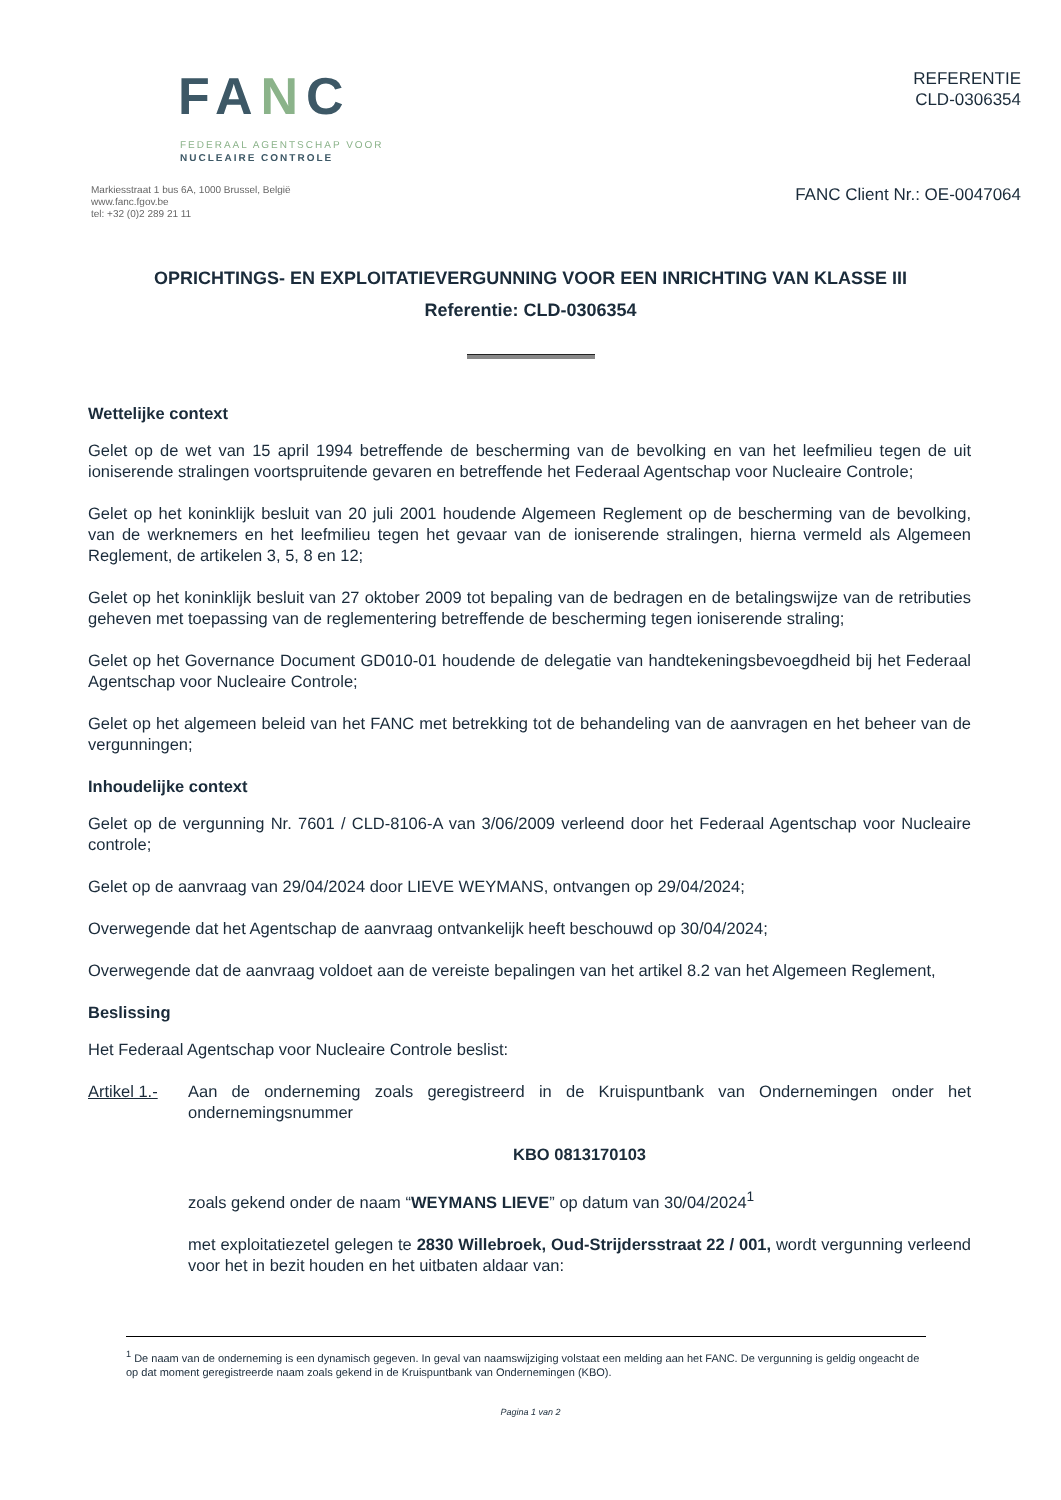FANC
FEDERAAL AGENTSCHAP VOOR
NUCLEAIRE CONTROLE
REFERENTIE
CLD-0306354
Markiesstraat 1 bus 6A, 1000 Brussel, België
www.fanc.fgov.be
tel: +32 (0)2 289 21 11
FANC Client Nr.: OE-0047064
OPRICHTINGS- EN EXPLOITATIEVERGUNNING VOOR EEN INRICHTING VAN KLASSE III
Referentie: CLD-0306354
Wettelijke context
Gelet op de wet van 15 april 1994 betreffende de bescherming van de bevolking en van het leefmilieu tegen de uit ioniserende stralingen voortspruitende gevaren en betreffende het Federaal Agentschap voor Nucleaire Controle;
Gelet op het koninklijk besluit van 20 juli 2001 houdende Algemeen Reglement op de bescherming van de bevolking, van de werknemers en het leefmilieu tegen het gevaar van de ioniserende stralingen, hierna vermeld als Algemeen Reglement, de artikelen 3, 5, 8 en 12;
Gelet op het koninklijk besluit van 27 oktober 2009 tot bepaling van de bedragen en de betalingswijze van de retributies geheven met toepassing van de reglementering betreffende de bescherming tegen ioniserende straling;
Gelet op het Governance Document GD010-01 houdende de delegatie van handtekeningsbevoegdheid bij het Federaal Agentschap voor Nucleaire Controle;
Gelet op het algemeen beleid van het FANC met betrekking tot de behandeling van de aanvragen en het beheer van de vergunningen;
Inhoudelijke context
Gelet op de vergunning Nr. 7601 / CLD-8106-A van 3/06/2009 verleend door het Federaal Agentschap voor Nucleaire controle;
Gelet op de aanvraag van 29/04/2024 door LIEVE WEYMANS, ontvangen op 29/04/2024;
Overwegende dat het Agentschap de aanvraag ontvankelijk heeft beschouwd op 30/04/2024;
Overwegende dat de aanvraag voldoet aan de vereiste bepalingen van het artikel 8.2 van het Algemeen Reglement,
Beslissing
Het Federaal Agentschap voor Nucleaire Controle beslist:
Artikel 1.-
Aan de onderneming zoals geregistreerd in de Kruispuntbank van Ondernemingen onder het ondernemingsnummer
KBO 0813170103
zoals gekend onder de naam “WEYMANS LIEVE” op datum van 30/04/2024<sup>1</sup>
met exploitatiezetel gelegen te 2830 Willebroek, Oud-Strijdersstraat 22 / 001, wordt vergunning verleend voor het in bezit houden en het uitbaten aldaar van:
<sup>1</sup> De naam van de onderneming is een dynamisch gegeven. In geval van naamswijziging volstaat een melding aan het FANC. De vergunning is geldig ongeacht de op dat moment geregistreerde naam zoals gekend in de Kruispuntbank van Ondernemingen (KBO).
Pagina 1 van 2